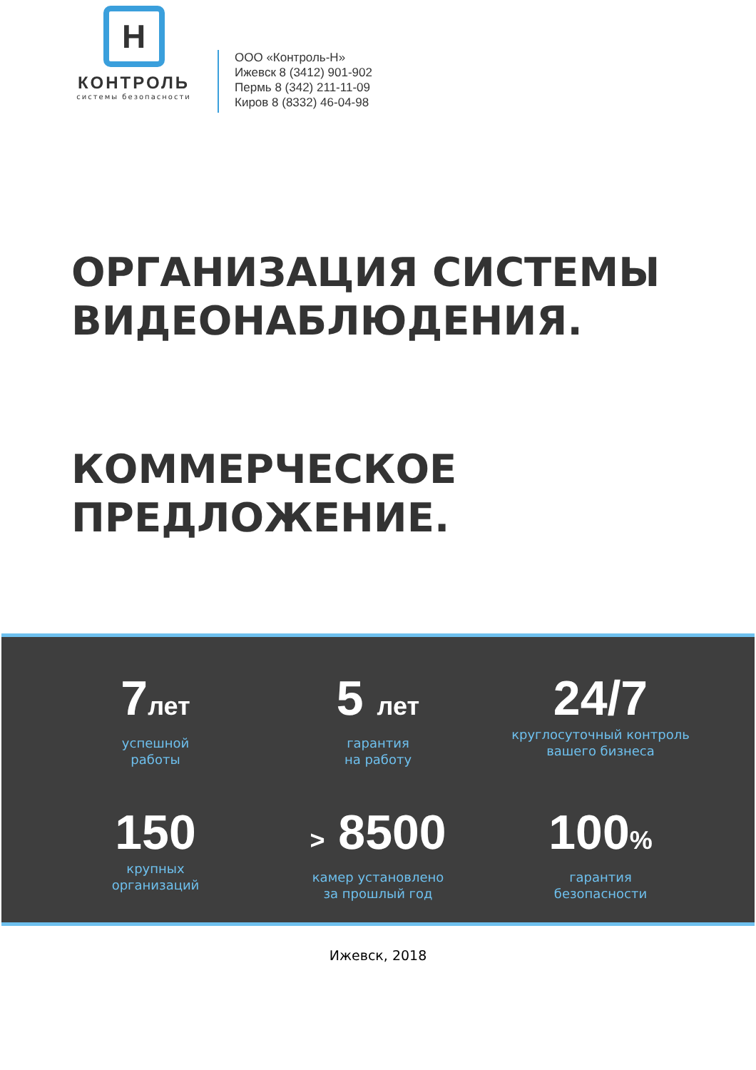H
КОНТРОЛЬ
системы безопасности
ООО «Контроль-Н»
Ижевск 8 (3412) 901-902
Пермь 8 (342) 211-11-09
Киров 8 (8332) 46-04-98
ОРГАНИЗАЦИЯ СИСТЕМЫ
ВИДЕОНАБЛЮДЕНИЯ.
КОММЕРЧЕСКОЕ
ПРЕДЛОЖЕНИЕ.
7лет
успешной
работы
5 лет
гарантия
на работу
24/7
круглосуточный контроль
вашего бизнеса
150
крупных
организаций
> 8500
камер установлено
за прошлый год
100%
гарантия
безопасности
Ижевск, 2018